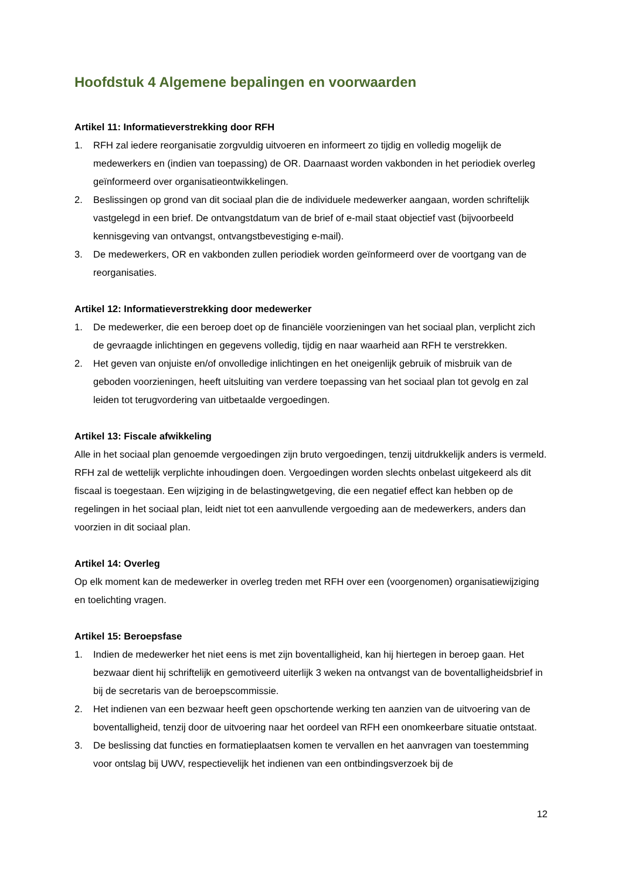Hoofdstuk 4 Algemene bepalingen en voorwaarden
Artikel 11: Informatieverstrekking door RFH
1. RFH zal iedere reorganisatie zorgvuldig uitvoeren en informeert zo tijdig en volledig mogelijk de medewerkers en (indien van toepassing) de OR. Daarnaast worden vakbonden in het periodiek overleg geïnformeerd over organisatieontwikkelingen.
2. Beslissingen op grond van dit sociaal plan die de individuele medewerker aangaan, worden schriftelijk vastgelegd in een brief. De ontvangstdatum van de brief of e-mail staat objectief vast (bijvoorbeeld kennisgeving van ontvangst, ontvangstbevestiging e-mail).
3. De medewerkers, OR en vakbonden zullen periodiek worden geïnformeerd over de voortgang van de reorganisaties.
Artikel 12: Informatieverstrekking door medewerker
1. De medewerker, die een beroep doet op de financiële voorzieningen van het sociaal plan, verplicht zich de gevraagde inlichtingen en gegevens volledig, tijdig en naar waarheid aan RFH te verstrekken.
2. Het geven van onjuiste en/of onvolledige inlichtingen en het oneigenlijk gebruik of misbruik van de geboden voorzieningen, heeft uitsluiting van verdere toepassing van het sociaal plan tot gevolg en zal leiden tot terugvordering van uitbetaalde vergoedingen.
Artikel 13: Fiscale afwikkeling
Alle in het sociaal plan genoemde vergoedingen zijn bruto vergoedingen, tenzij uitdrukkelijk anders is vermeld. RFH zal de wettelijk verplichte inhoudingen doen. Vergoedingen worden slechts onbelast uitgekeerd als dit fiscaal is toegestaan. Een wijziging in de belastingwetgeving, die een negatief effect kan hebben op de regelingen in het sociaal plan, leidt niet tot een aanvullende vergoeding aan de medewerkers, anders dan voorzien in dit sociaal plan.
Artikel 14: Overleg
Op elk moment kan de medewerker in overleg treden met RFH over een (voorgenomen) organisatiewijziging en toelichting vragen.
Artikel 15: Beroepsfase
1. Indien de medewerker het niet eens is met zijn boventalligheid, kan hij hiertegen in beroep gaan. Het bezwaar dient hij schriftelijk en gemotiveerd uiterlijk 3 weken na ontvangst van de boventalligheidsbrief in bij de secretaris van de beroepscommissie.
2. Het indienen van een bezwaar heeft geen opschortende werking ten aanzien van de uitvoering van de boventalligheid, tenzij door de uitvoering naar het oordeel van RFH een onomkeerbare situatie ontstaat.
3. De beslissing dat functies en formatieplaatsen komen te vervallen en het aanvragen van toestemming voor ontslag bij UWV, respectievelijk het indienen van een ontbindingsverzoek bij de
12